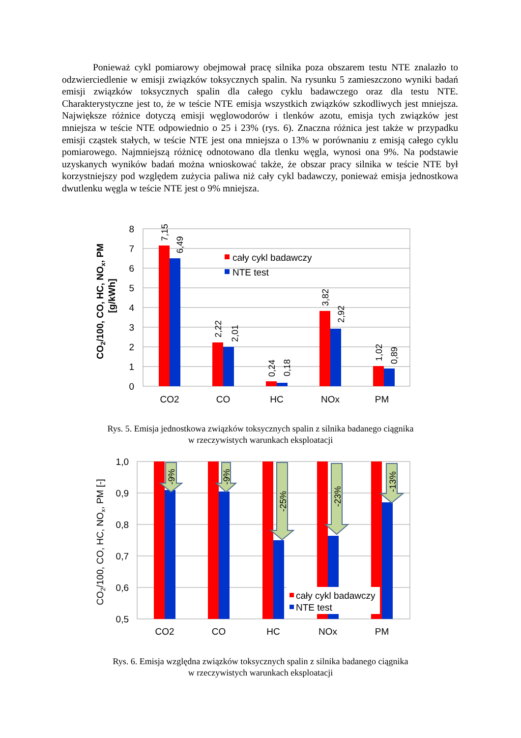Ponieważ cykl pomiarowy obejmował pracę silnika poza obszarem testu NTE znalazło to odzwierciedlenie w emisji związków toksycznych spalin. Na rysunku 5 zamieszczono wyniki badań emisji związków toksycznych spalin dla całego cyklu badawczego oraz dla testu NTE. Charakterystyczne jest to, że w teście NTE emisja wszystkich związków szkodliwych jest mniejsza. Największe różnice dotyczą emisji węglowodorów i tlenków azotu, emisja tych związków jest mniejsza w teście NTE odpowiednio o 25 i 23% (rys. 6). Znaczna różnica jest także w przypadku emisji cząstek stałych, w teście NTE jest ona mniejsza o 13% w porównaniu z emisją całego cyklu pomiarowego. Najmniejszą różnicę odnotowano dla tlenku węgla, wynosi ona 9%. Na podstawie uzyskanych wyników badań można wnioskować także, że obszar pracy silnika w teście NTE był korzystniejszy pod względem zużycia paliwa niż cały cykl badawczy, ponieważ emisja jednostkowa dwutlenku węgla w teście NTE jest o 9% mniejsza.
8
7
6
5
4
3
2
1
0
CO2
CO
HC
NOx
PM
7,15
6,49
2,22
2,01
0,24
0,18
3,82
2,92
1,02
0,89
cały cykl badawczy
NTE test
CO2/100, CO, HC, NOx, PM
[g/kWh]
Rys. 5. Emisja jednostkowa związków toksycznych spalin z silnika badanego ciągnika
w rzeczywistych warunkach eksploatacji
1,0
0,9
0,8
0,7
0,6
0,5
-9%
-9%
-25%
-23%
-13%
cały cykl badawczy
NTE test
CO2
CO
HC
NOx
PM
CO2/100, CO, HC, NOx, PM [-]
Rys. 6. Emisja względna związków toksycznych spalin z silnika badanego ciągnika
w rzeczywistych warunkach eksploatacji